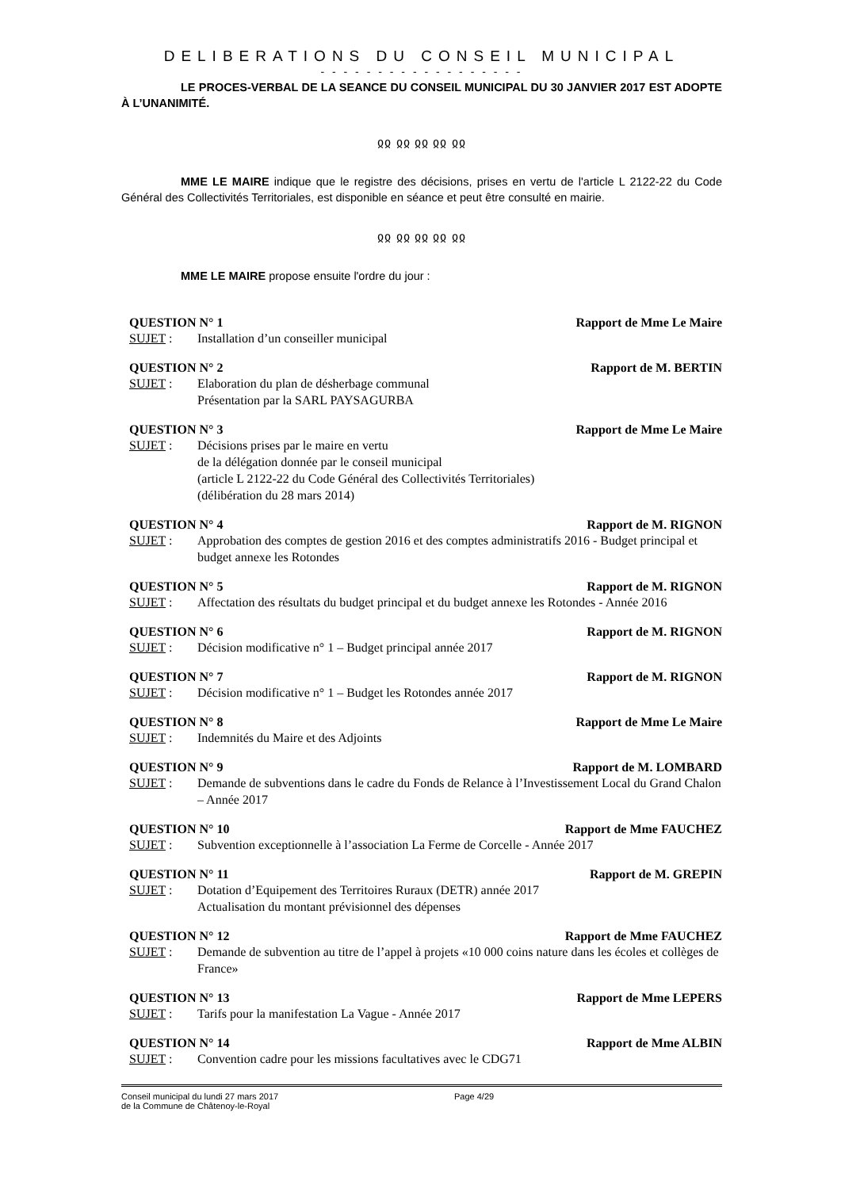DELIBERATIONS DU CONSEIL MUNICIPAL
- - - - - - - - - - - - - - - - - -
LE PROCES-VERBAL DE LA SEANCE DU CONSEIL MUNICIPAL DU 30 JANVIER 2017 EST ADOPTE À L’UNANIMITÉ.
ჲჲ ჲჲ ჲჲ ჲჲ ჲჲ
MME LE MAIRE indique que le registre des décisions, prises en vertu de l'article L 2122-22 du Code Général des Collectivités Territoriales, est disponible en séance et peut être consulté en mairie.
ჲჲ ჲჲ ჲჲ ჲჲ ჲჲ
MME LE MAIRE propose ensuite l'ordre du jour :
QUESTION N° 1 Rapport de Mme Le Maire
SUJET : Installation d’un conseiller municipal
QUESTION N° 2 Rapport de M. BERTIN
SUJET : Elaboration du plan de désherbage communal
Présentation par la SARL PAYSAGURBA
QUESTION N° 3 Rapport de Mme Le Maire
SUJET : Décisions prises par le maire en vertu
de la délégation donnée par le conseil municipal
(article L 2122-22 du Code Général des Collectivités Territoriales)
(délibération du 28 mars 2014)
QUESTION N° 4 Rapport de M. RIGNON
SUJET : Approbation des comptes de gestion 2016 et des comptes administratifs 2016 - Budget principal et budget annexe les Rotondes
QUESTION N° 5 Rapport de M. RIGNON
SUJET : Affectation des résultats du budget principal et du budget annexe les Rotondes - Année 2016
QUESTION N° 6 Rapport de M. RIGNON
SUJET : Décision modificative n° 1 – Budget principal année 2017
QUESTION N° 7 Rapport de M. RIGNON
SUJET : Décision modificative n° 1 – Budget les Rotondes année 2017
QUESTION N° 8 Rapport de Mme Le Maire
SUJET : Indemnités du Maire et des Adjoints
QUESTION N° 9 Rapport de M. LOMBARD
SUJET : Demande de subventions dans le cadre du Fonds de Relance à l’Investissement Local du Grand Chalon – Année 2017
QUESTION N° 10 Rapport de Mme FAUCHEZ
SUJET : Subvention exceptionnelle à l’association La Ferme de Corcelle - Année 2017
QUESTION N° 11 Rapport de M. GREPIN
SUJET : Dotation d’Equipement des Territoires Ruraux (DETR) année 2017
Actualisation du montant prévisionnel des dépenses
QUESTION N° 12 Rapport de Mme FAUCHEZ
SUJET : Demande de subvention au titre de l’appel à projets «10 000 coins nature dans les écoles et collèges de France»
QUESTION N° 13 Rapport de Mme LEPERS
SUJET : Tarifs pour la manifestation La Vague - Année 2017
QUESTION N° 14 Rapport de Mme ALBIN
SUJET : Convention cadre pour les missions facultatives avec le CDG71
Conseil municipal du lundi 27 mars 2017
de la Commune de Châtenoy-le-Royal
Page 4/29